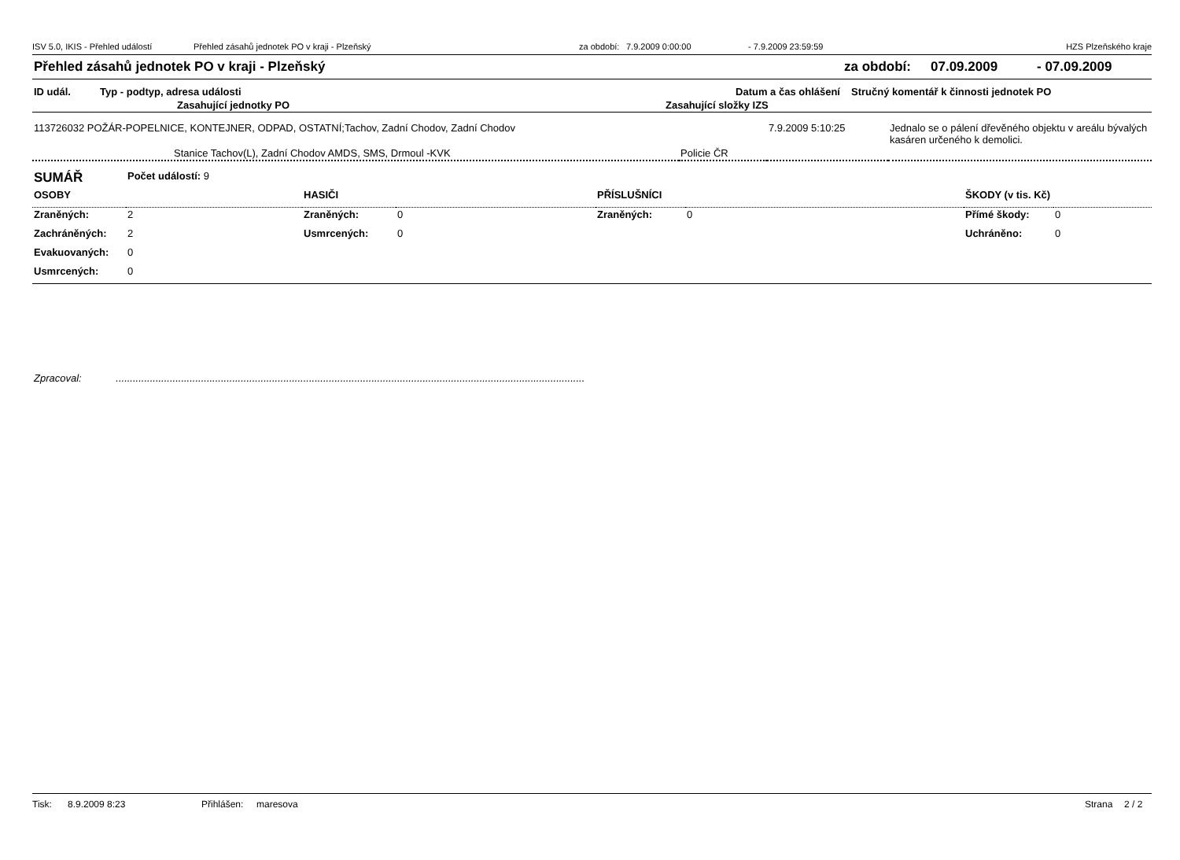ISV 5.0, IKIS - Přehled událostí Přehled zásahů jednotek PO v kraji - Plzeňský za období: 7.9.2009 0:00:00 - 7.9.2009 23:59:59 HZS Plzeňského kraje
Přehled zásahů jednotek PO v kraji - Plzeňský za období: 07.09.2009 - 07.09.2009
| ID udál. | Typ - podtyp, adresa události | | Datum a čas ohlášení | Stručný komentář k činnosti jednotek PO |
| --- | --- | --- | --- | --- |
| | Zasahující jednotky PO | Zasahující složky IZS | | |
| 113726032 POŽÁR-POPELNICE, KONTEJNER, ODPAD, OSTATNÍ;Tachov, Zadní Chodov, Zadní Chodov | | 7.9.2009 5:10:25 | Jednalo se o pálení dřevěného objektu v areálu bývalých kasáren určeného k demolici. |
| Stanice Tachov(L), Zadní Chodov AMDS, SMS, Drmoul -KVK | Policie ČR | | |
| SUMÁŘ | Počet událostí: 9 | | | | | | |
| OSOBY | | HASIČI | | PŘÍSLUŠNÍCI | | ŠKODY (v tis. Kč) | |
| Zraněných: | 2 | Zraněných: | 0 | Zraněných: | 0 | Přímé škody: | 0 |
| Zachráněných: | 2 | Usmrcených: | 0 | | | Uchráněno: | 0 |
| Evakuovaných: | 0 | | | | | | |
| Usmrcených: | 0 | | | | | | |
Zpracoval: .....................................................................................................................................................................
Tisk: 8.9.2009 8:23 Přihlášen: maresova Strana 2 / 2